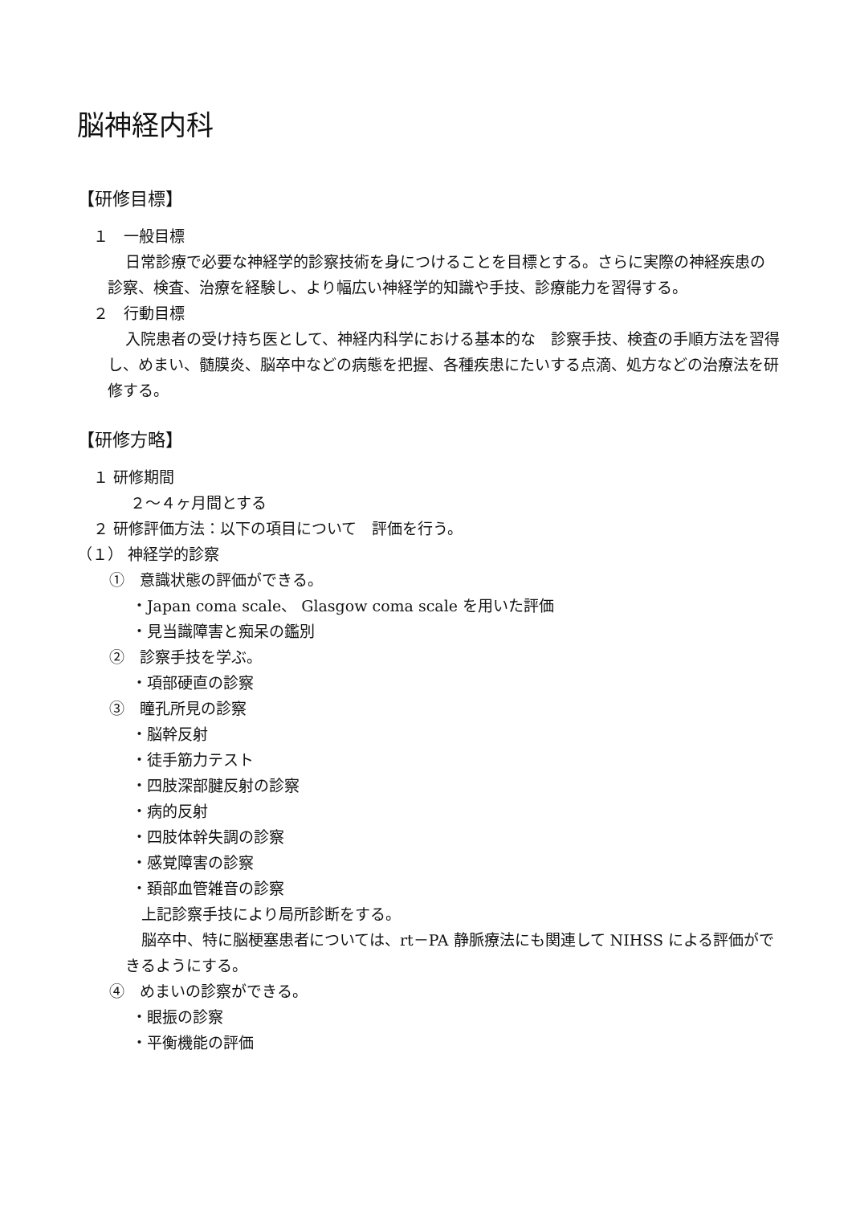脳神経内科
【研修目標】
１　一般目標
日常診療で必要な神経学的診察技術を身につけることを目標とする。さらに実際の神経疾患の診察、検査、治療を経験し、より幅広い神経学的知識や手技、診療能力を習得する。
２　行動目標
入院患者の受け持ち医として、神経内科学における基本的な　診察手技、検査の手順方法を習得し、めまい、髄膜炎、脳卒中などの病態を把握、各種疾患にたいする点滴、処方などの治療法を研修する。
【研修方略】
１ 研修期間
２～４ヶ月間とする
２ 研修評価方法：以下の項目について　評価を行う。
（１） 神経学的診察
①　意識状態の評価ができる。
・Japan coma scale、 Glasgow coma scale を用いた評価
・見当識障害と痴呆の鑑別
②　診察手技を学ぶ。
・項部硬直の診察
③　瞳孔所見の診察
・脳幹反射
・徒手筋力テスト
・四肢深部腱反射の診察
・病的反射
・四肢体幹失調の診察
・感覚障害の診察
・頚部血管雑音の診察
上記診察手技により局所診断をする。
脳卒中、特に脳梗塞患者については、rt－PA 静脈療法にも関連して NIHSS による評価ができるようにする。
④　めまいの診察ができる。
・眼振の診察
・平衡機能の評価